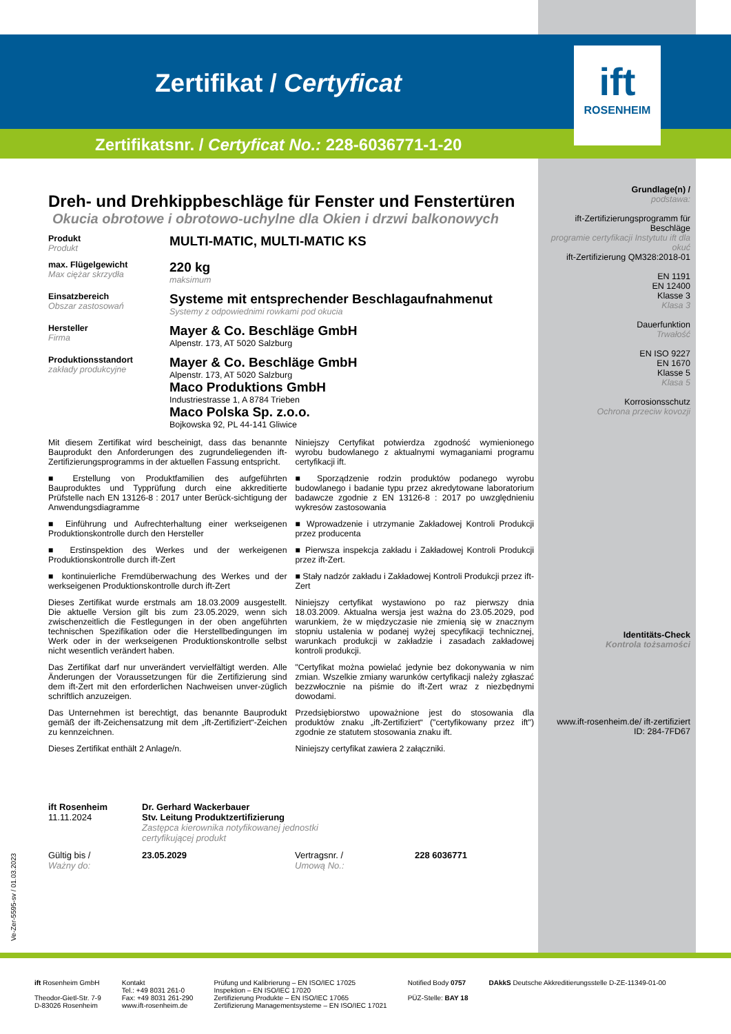Zertifikat / Certyficat
Zertifikatsnr. / Certyficat No.: 228-6036771-1-20
ift
ROSENHEIM
Dreh- und Drehkippbeschläge für Fenster und Fenstertüren
Okucia obrotowe i obrotowo-uchylne dla Okien i drzwi balkonowych
Produkt
Produkt
MULTI-MATIC, MULTI-MATIC KS
max. Flügelgewicht
Max ciężar skrzydła
220 kg
maksimum
Einsatzbereich
Obszar zastosowań
Systeme mit entsprechender Beschlagaufnahmenut
Systemy z odpowiednimi rowkami pod okucia
Hersteller
Firma
Mayer & Co. Beschläge GmbH
Alpenstr. 173, AT 5020 Salzburg
Produktionsstandort
zakłady produkcyjne
Mayer & Co. Beschläge GmbH
Alpenstr. 173, AT 5020 Salzburg
Maco Produktions GmbH
Industriestrasse 1, A 8784 Trieben
Maco Polska Sp. z.o.o.
Bojkowska 92, PL 44-141 Gliwice
Mit diesem Zertifikat wird bescheinigt, dass das benannte Bauprodukt den Anforderungen des zugrundeliegenden ift-Zertifizierungsprogramms in der aktuellen Fassung entspricht.
■ Erstellung von Produktfamilien des aufgeführten Bauproduktes und Typprüfung durch eine akkreditierte Prüfstelle nach EN 13126-8 : 2017 unter Berück-sichtigung der Anwendungsdiagramme
■ Einführung und Aufrechterhaltung einer werkseigenen Produktionskontrolle durch den Hersteller
■ Erstinspektion des Werkes und der werkeigenen Produktionskontrolle durch ift-Zert
■ kontinuierliche Fremdüberwachung des Werkes und der werkseigenen Produktionskontrolle durch ift-Zert
Dieses Zertifikat wurde erstmals am 18.03.2009 ausgestellt. Die aktuelle Version gilt bis zum 23.05.2029, wenn sich zwischenzeitlich die Festlegungen in der oben angeführten technischen Spezifikation oder die Herstellbedingungen im Werk oder in der werkseigenen Produktionskontrolle selbst nicht wesentlich verändert haben.
Das Zertifikat darf nur unverändert vervielfältigt werden. Alle Änderungen der Voraussetzungen für die Zertifizierung sind dem ift-Zert mit den erforderlichen Nachweisen unver-züglich schriftlich anzuzeigen.
Das Unternehmen ist berechtigt, das benannte Bauprodukt gemäß der ift-Zeichensatzung mit dem „ift-Zertifiziert“-Zeichen zu kennzeichnen.
Dieses Zertifikat enthält 2 Anlage/n.
Niniejszy Certyfikat potwierdza zgodność wymienionego wyrobu budowlanego z aktualnymi wymaganiami programu certyfikacji ift.
■ Sporządzenie rodzin produktów podanego wyrobu budowlanego i badanie typu przez akredytowane laboratorium badawcze zgodnie z EN 13126-8 : 2017 po uwzględnieniu wykresów zastosowania
■ Wprowadzenie i utrzymanie Zakładowej Kontroli Produkcji przez producenta
■ Pierwsza inspekcja zakładu i Zakładowej Kontroli Produkcji przez ift-Zert.
■ Stały nadzór zakładu i Zakładowej Kontroli Produkcji przez ift-Zert
Niniejszy certyfikat wystawiono po raz pierwszy dnia 18.03.2009. Aktualna wersja jest ważna do 23.05.2029, pod warunkiem, że w międzyczasie nie zmienią się w znacznym stopniu ustalenia w podanej wyżej specyfikacji technicznej, warunkach produkcji w zakładzie i zasadach zakładowej kontroli produkcji.
"Certyfikat można powielać jedynie bez dokonywania w nim zmian. Wszelkie zmiany warunków certyfikacji należy zgłaszać bezzwłocznie na piśmie do ift-Zert wraz z niezbędnymi dowodami.
Przedsiębiorstwo upoważnione jest do stosowania dla produktów znaku „ift-Zertifiziert“ ("certyfikowany przez ift") zgodnie ze statutem stosowania znaku ift.
Niniejszy certyfikat zawiera 2 załączniki.
ift Rosenheim
11.11.2024
Dr. Gerhard Wackerbauer
Stv. Leitung Produktzertifizierung
Zastępca kierownika notyfikowanej jednostki
certyfikującej produkt
Gültig bis /
Ważny do:
23.05.2029 Vertragsnr. /
Umową No.:
228 6036771
Grundlage(n) /
podstawa:
ift-Zertifizierungsprogramm für Beschläge
programie certyfikacji Instytutu ift dla okuć
ift-Zertifizierung QM328:2018-01
EN 1191
EN 12400
Klasse 3
Klasa 3
Dauerfunktion
Trwałość
EN ISO 9227
EN 1670
Klasse 5
Klasa 5
Korrosionsschutz
Ochrona przeciw kovozji
Identitäts-Check
Kontrola tożsamości
www.ift-rosenheim.de/ ift-zertifiziert
ID: 284-7FD67
ift Rosenheim GmbH
Theodor-Gietl-Str. 7-9
D-83026 Rosenheim
Kontakt
Tel.: +49 8031 261-0
Fax: +49 8031 261-290
www.ift-rosenheim.de
Prüfung und Kalibrierung – EN ISO/IEC 17025
Inspektion – EN ISO/IEC 17020
Zertifizierung Produkte – EN ISO/IEC 17065
Zertifizierung Managementsysteme – EN ISO/IEC 17021
Notified Body 0757
PÜZ-Stelle: BAY 18
DAkkS Deutsche Akkreditierungsstelle D-ZE-11349-01-00
Ve-Zer-5595-sv / 01.03.2023